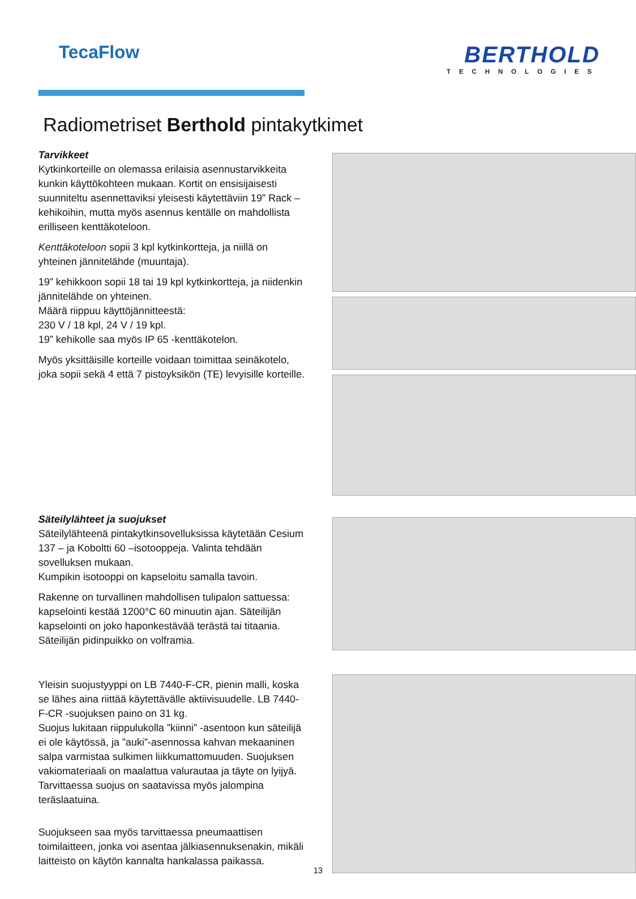TecaFlow
BERTHOLD
TECHNOLOGIES
Radiometriset Berthold pintakytkimet
Tarvikkeet
Kytkinkorteille on olemassa erilaisia asennustarvikkeita kunkin käyttökohteen mukaan. Kortit on ensisijaisesti suunniteltu asennettaviksi yleisesti käytettäviin 19” Rack –kehikoihin, mutta myös asennus kentälle on mahdollista erilliseen kenttäkoteloon.
Kenttäkoteloon sopii 3 kpl kytkinkortteja, ja niillä on yhteinen jännitelähde (muuntaja).
19” kehikkoon sopii 18 tai 19 kpl kytkinkortteja, ja niidenkin jännitelähde on yhteinen.
Määrä riippuu käyttöjännitteestä:
230 V / 18 kpl, 24 V / 19 kpl.
19” kehikolle saa myös IP 65 -kenttäkotelon.
Myös yksittäisille korteille voidaan toimittaa seinäkotelo, joka sopii sekä 4 että 7 pistoyksikön (TE) levyisille korteille.
Säteilylähteet ja suojukset
Säteilylähteenä pintakytkinsovelluksissa käytetään Cesium 137 – ja Koboltti 60 –isotooppeja. Valinta tehdään sovelluksen mukaan.
Kumpikin isotooppi on kapseloitu samalla tavoin.
Rakenne on turvallinen mahdollisen tulipalon sattuessa: kapselointi kestää 1200°C 60 minuutin ajan. Säteilijän kapselointi on joko haponkestävää terästä tai titaania. Säteilijän pidinpuikko on volframia.
Yleisin suojustyyppi on LB 7440-F-CR, pienin malli, koska se lähes aina riittää käytettävälle aktiivisuudelle. LB 7440-F-CR -suojuksen paino on 31 kg.
Suojus lukitaan riippulukolla ”kiinni” -asentoon kun säteilijä ei ole käytössä, ja ”auki”-asennossa kahvan mekaaninen salpa varmistaa sulkimen liikkumattomuuden. Suojuksen vakiomateriaali on maalattua valurautaa ja täyte on lyijyä. Tarvittaessa suojus on saatavissa myös jalompina teräslaatuina.
Suojukseen saa myös tarvittaessa pneumaattisen toimilaitteen, jonka voi asentaa jälkiasennuksenakin, mikäli laitteisto on käytön kannalta hankalassa paikassa.
13